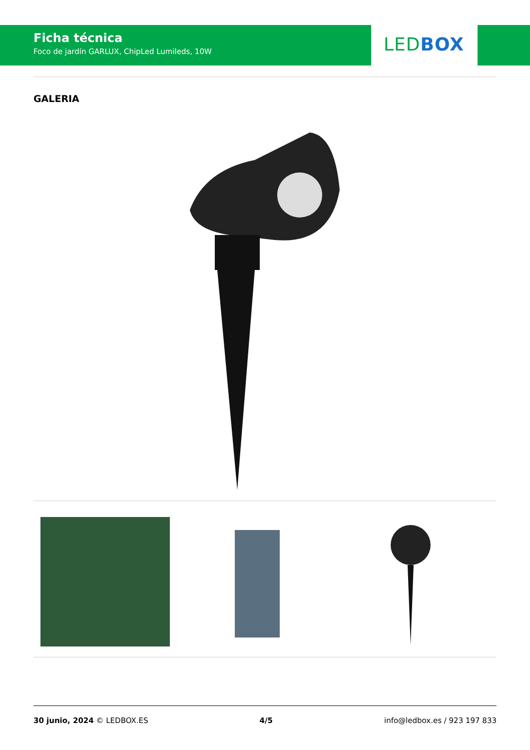Ficha técnica
Foco de jardín GARLUX, ChipLed Lumileds, 10W
LED BOX
GALERIA
30 junio, 2024 © LEDBOX.ES 4/5 info@ledbox.es / 923 197 833